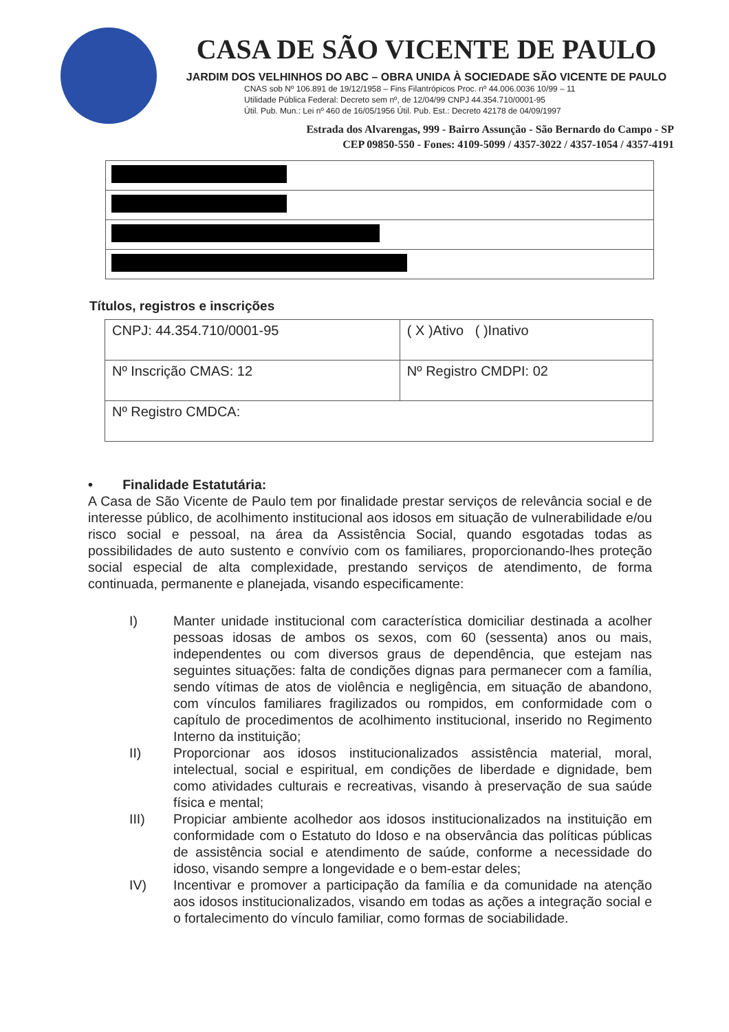CASA DE SÃO VICENTE DE PAULO
JARDIM DOS VELHINHOS DO ABC – OBRA UNIDA À SOCIEDADE SÃO VICENTE DE PAULO
CNAS sob Nº 106.891 de 19/12/1958 – Fins Filantrópicos Proc. nº 44.006.0036 10/99 – 11
Utilidade Pública Federal: Decreto sem nº, de 12/04/99 CNPJ 44.354.710/0001-95
Útil. Pub. Mun.: Lei nº 460 de 16/05/1956 Útil. Pub. Est.: Decreto 42178 de 04/09/1997
Estrada dos Alvarengas, 999 - Bairro Assunção - São Bernardo do Campo - SP
CEP 09850-550 - Fones: 4109-5099 / 4357-3022 / 4357-1054 / 4357-4191
Títulos, registros e inscrições
| CNPJ: 44.354.710/0001-95 | ( X )Ativo ( )Inativo |
| Nº Inscrição CMAS: 12 | Nº Registro CMDPI: 02 |
| Nº Registro CMDCA: | |
• Finalidade Estatutária:
A Casa de São Vicente de Paulo tem por finalidade prestar serviços de relevância social e de interesse público, de acolhimento institucional aos idosos em situação de vulnerabilidade e/ou risco social e pessoal, na área da Assistência Social, quando esgotadas todas as possibilidades de auto sustento e convívio com os familiares, proporcionando-lhes proteção social especial de alta complexidade, prestando serviços de atendimento, de forma continuada, permanente e planejada, visando especificamente:
I) Manter unidade institucional com característica domiciliar destinada a acolher pessoas idosas de ambos os sexos, com 60 (sessenta) anos ou mais, independentes ou com diversos graus de dependência, que estejam nas seguintes situações: falta de condições dignas para permanecer com a família, sendo vítimas de atos de violência e negligência, em situação de abandono, com vínculos familiares fragilizados ou rompidos, em conformidade com o capítulo de procedimentos de acolhimento institucional, inserido no Regimento Interno da instituição;
II) Proporcionar aos idosos institucionalizados assistência material, moral, intelectual, social e espiritual, em condições de liberdade e dignidade, bem como atividades culturais e recreativas, visando à preservação de sua saúde física e mental;
III) Propiciar ambiente acolhedor aos idosos institucionalizados na instituição em conformidade com o Estatuto do Idoso e na observância das políticas públicas de assistência social e atendimento de saúde, conforme a necessidade do idoso, visando sempre a longevidade e o bem-estar deles;
IV) Incentivar e promover a participação da família e da comunidade na atenção aos idosos institucionalizados, visando em todas as ações a integração social e o fortalecimento do vínculo familiar, como formas de sociabilidade.